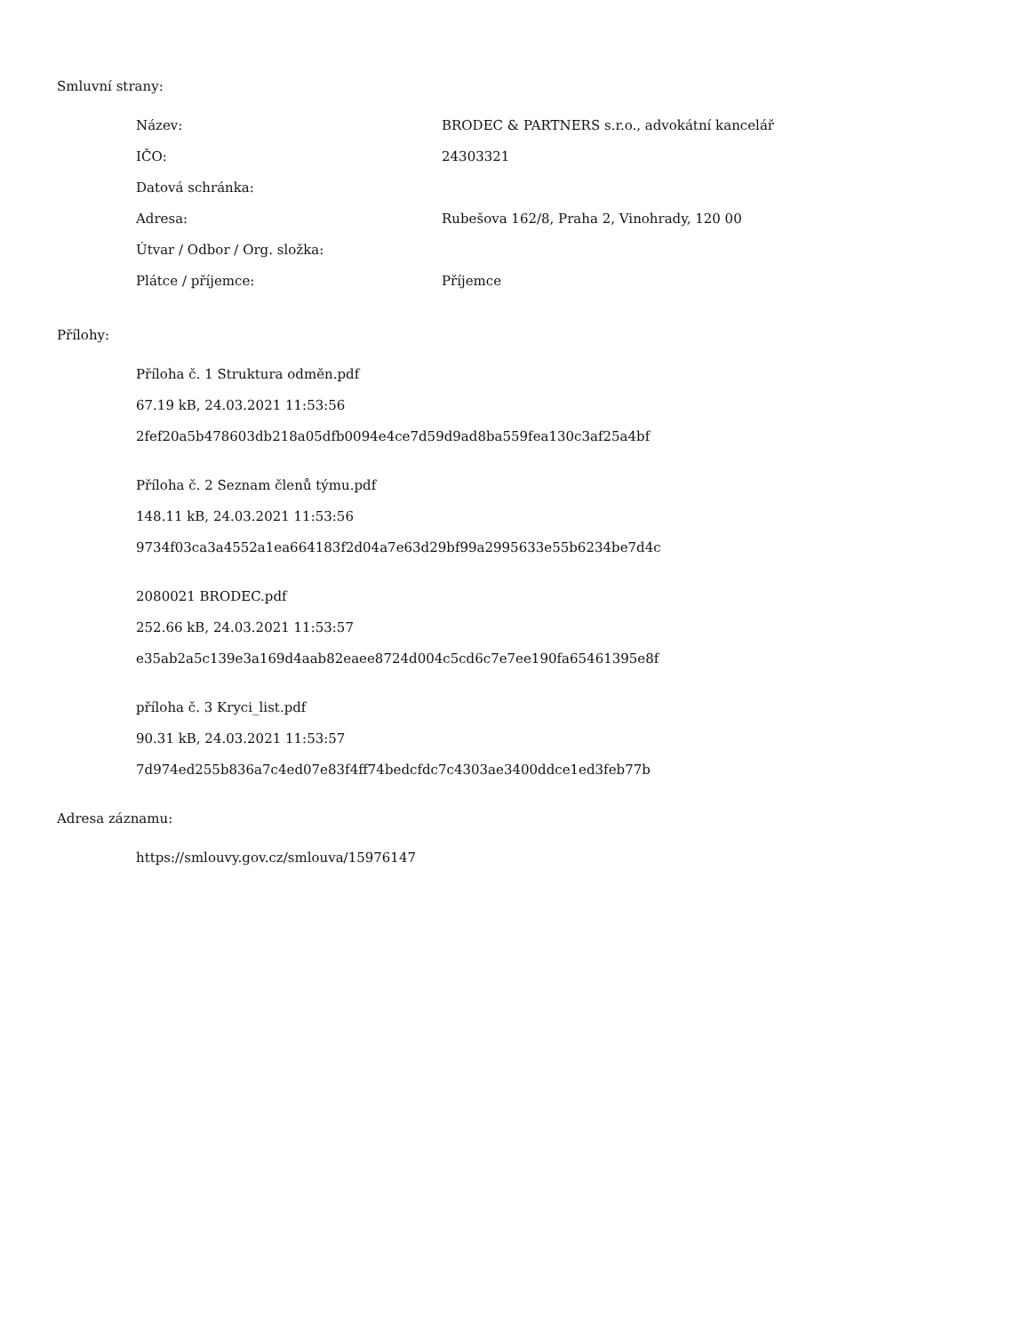Smluvní strany:
| Název: | BRODEC & PARTNERS s.r.o., advokátní kancelář |
| IČO: | 24303321 |
| Datová schránka: | |
| Adresa: | Rubešova 162/8, Praha 2, Vinohrady, 120 00 |
| Útvar / Odbor / Org. složka: | |
| Plátce / příjemce: | Příjemce |
Přílohy:
Příloha č. 1 Struktura odměn.pdf
67.19 kB, 24.03.2021 11:53:56
2fef20a5b478603db218a05dfb0094e4ce7d59d9ad8ba559fea130c3af25a4bf
Příloha č. 2 Seznam členů týmu.pdf
148.11 kB, 24.03.2021 11:53:56
9734f03ca3a4552a1ea664183f2d04a7e63d29bf99a2995633e55b6234be7d4c
2080021 BRODEC.pdf
252.66 kB, 24.03.2021 11:53:57
e35ab2a5c139e3a169d4aab82eaee8724d004c5cd6c7e7ee190fa65461395e8f
příloha č. 3 Kryci_list.pdf
90.31 kB, 24.03.2021 11:53:57
7d974ed255b836a7c4ed07e83f4ff74bedcfdc7c4303ae3400ddce1ed3feb77b
Adresa záznamu:
https://smlouvy.gov.cz/smlouva/15976147